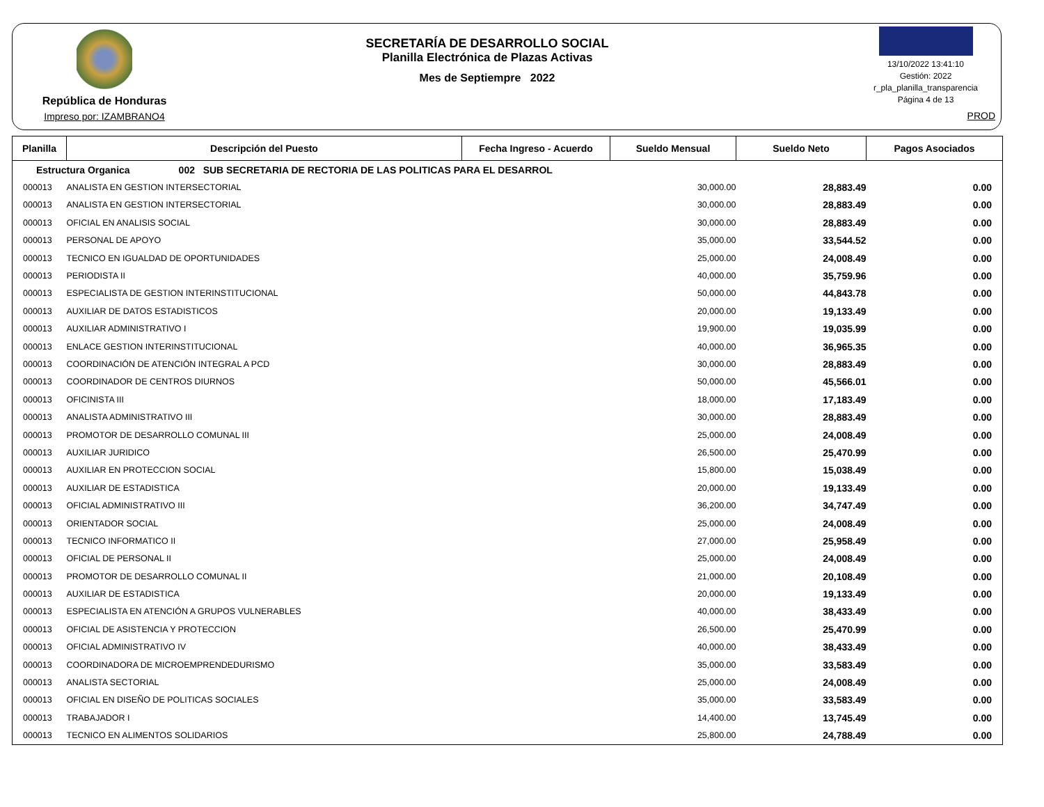República de Honduras
Impreso por: IZAMBRANO4
SECRETARÍA DE DESARROLLO SOCIAL
Planilla Electrónica de Plazas Activas
Mes de Septiempre 2022
13/10/2022 13:41:10
Gestión: 2022
r_pla_planilla_transparencia
Página 4 de 13
PROD
| Planilla | Descripción del Puesto | Fecha Ingreso - Acuerdo | Sueldo Mensual | Sueldo Neto | Pagos Asociados |
| --- | --- | --- | --- | --- | --- |
| Estructura Organica 002 SUB SECRETARIA DE RECTORIA DE LAS POLITICAS PARA EL DESARROL | | | | | |
| 000013 | ANALISTA EN GESTION INTERSECTORIAL | | 30,000.00 | 28,883.49 | 0.00 |
| 000013 | ANALISTA EN GESTION INTERSECTORIAL | | 30,000.00 | 28,883.49 | 0.00 |
| 000013 | OFICIAL EN ANALISIS SOCIAL | | 30,000.00 | 28,883.49 | 0.00 |
| 000013 | PERSONAL DE APOYO | | 35,000.00 | 33,544.52 | 0.00 |
| 000013 | TECNICO EN IGUALDAD DE OPORTUNIDADES | | 25,000.00 | 24,008.49 | 0.00 |
| 000013 | PERIODISTA II | | 40,000.00 | 35,759.96 | 0.00 |
| 000013 | ESPECIALISTA DE GESTION INTERINSTITUCIONAL | | 50,000.00 | 44,843.78 | 0.00 |
| 000013 | AUXILIAR DE DATOS ESTADISTICOS | | 20,000.00 | 19,133.49 | 0.00 |
| 000013 | AUXILIAR ADMINISTRATIVO I | | 19,900.00 | 19,035.99 | 0.00 |
| 000013 | ENLACE GESTION INTERINSTITUCIONAL | | 40,000.00 | 36,965.35 | 0.00 |
| 000013 | COORDINACIÓN DE ATENCIÓN INTEGRAL A PCD | | 30,000.00 | 28,883.49 | 0.00 |
| 000013 | COORDINADOR DE CENTROS DIURNOS | | 50,000.00 | 45,566.01 | 0.00 |
| 000013 | OFICINISTA III | | 18,000.00 | 17,183.49 | 0.00 |
| 000013 | ANALISTA ADMINISTRATIVO III | | 30,000.00 | 28,883.49 | 0.00 |
| 000013 | PROMOTOR DE DESARROLLO COMUNAL III | | 25,000.00 | 24,008.49 | 0.00 |
| 000013 | AUXILIAR JURIDICO | | 26,500.00 | 25,470.99 | 0.00 |
| 000013 | AUXILIAR EN PROTECCION SOCIAL | | 15,800.00 | 15,038.49 | 0.00 |
| 000013 | AUXILIAR DE ESTADISTICA | | 20,000.00 | 19,133.49 | 0.00 |
| 000013 | OFICIAL ADMINISTRATIVO III | | 36,200.00 | 34,747.49 | 0.00 |
| 000013 | ORIENTADOR SOCIAL | | 25,000.00 | 24,008.49 | 0.00 |
| 000013 | TECNICO INFORMATICO II | | 27,000.00 | 25,958.49 | 0.00 |
| 000013 | OFICIAL DE PERSONAL II | | 25,000.00 | 24,008.49 | 0.00 |
| 000013 | PROMOTOR DE DESARROLLO COMUNAL II | | 21,000.00 | 20,108.49 | 0.00 |
| 000013 | AUXILIAR DE ESTADISTICA | | 20,000.00 | 19,133.49 | 0.00 |
| 000013 | ESPECIALISTA EN ATENCIÓN A GRUPOS VULNERABLES | | 40,000.00 | 38,433.49 | 0.00 |
| 000013 | OFICIAL DE ASISTENCIA Y PROTECCION | | 26,500.00 | 25,470.99 | 0.00 |
| 000013 | OFICIAL ADMINISTRATIVO IV | | 40,000.00 | 38,433.49 | 0.00 |
| 000013 | COORDINADORA DE MICROEMPRENDEDURISMO | | 35,000.00 | 33,583.49 | 0.00 |
| 000013 | ANALISTA SECTORIAL | | 25,000.00 | 24,008.49 | 0.00 |
| 000013 | OFICIAL EN DISEÑO DE POLITICAS SOCIALES | | 35,000.00 | 33,583.49 | 0.00 |
| 000013 | TRABAJADOR I | | 14,400.00 | 13,745.49 | 0.00 |
| 000013 | TECNICO EN ALIMENTOS SOLIDARIOS | | 25,800.00 | 24,788.49 | 0.00 |